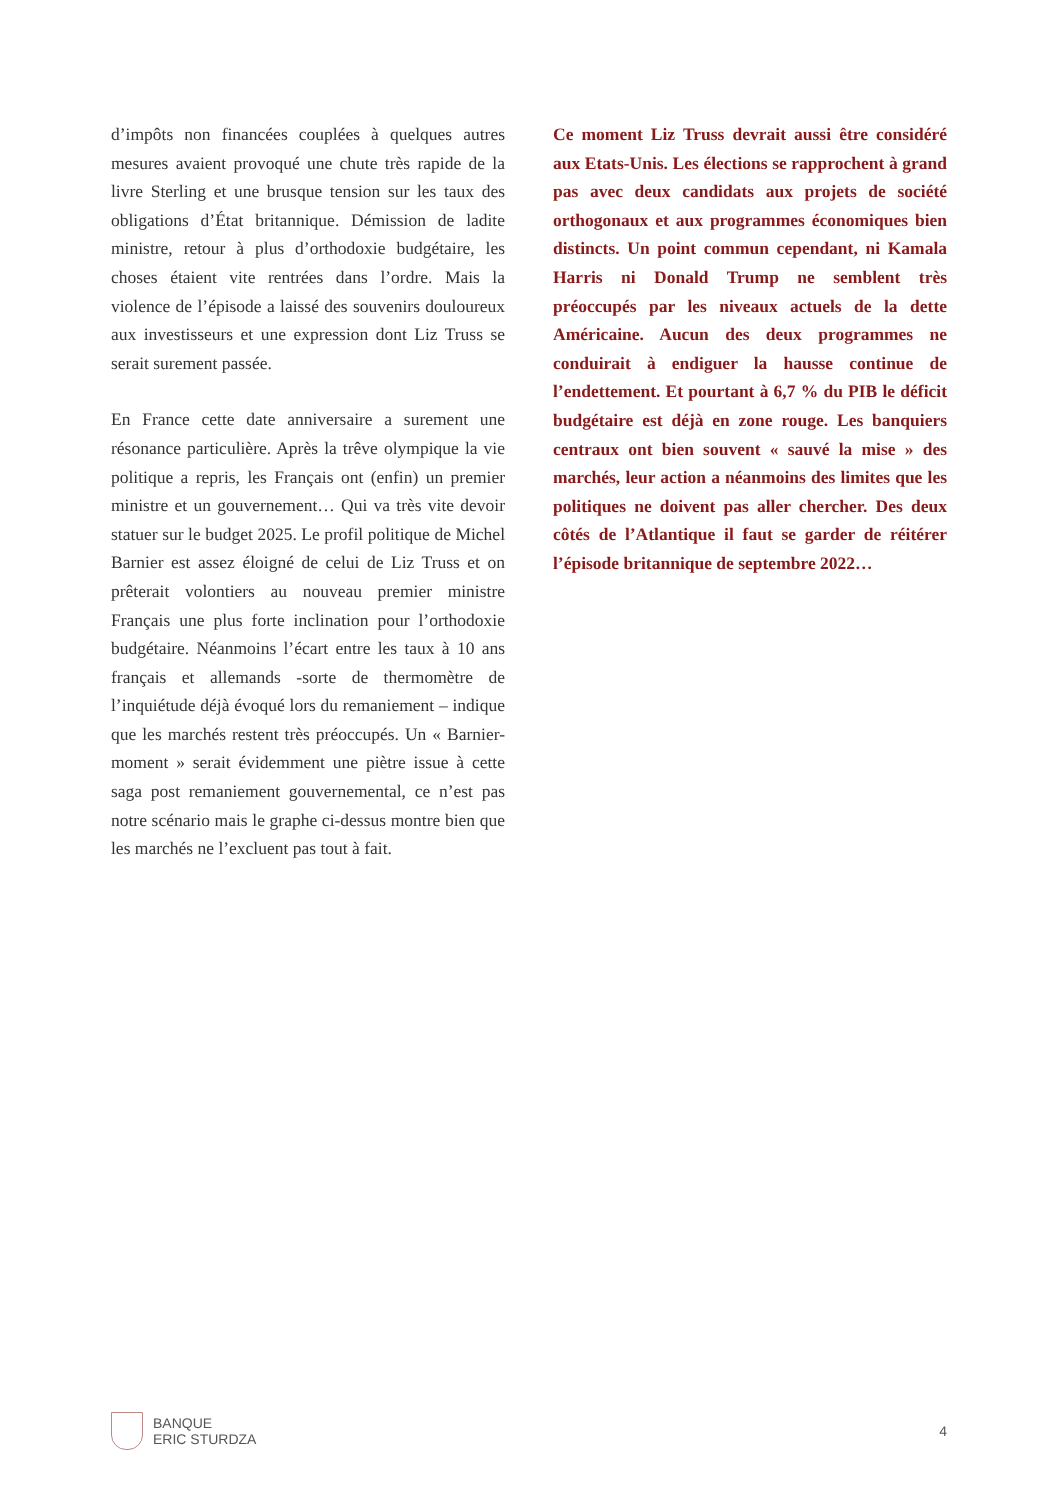d’impôts non financées couplées à quelques autres mesures avaient provoqué une chute très rapide de la livre Sterling et une brusque tension sur les taux des obligations d’État britannique. Démission de ladite ministre, retour à plus d’orthodoxie budgétaire, les choses étaient vite rentrées dans l’ordre. Mais la violence de l’épisode a laissé des souvenirs douloureux aux investisseurs et une expression dont Liz Truss se serait surement passée.
En France cette date anniversaire a surement une résonance particulière. Après la trêve olympique la vie politique a repris, les Français ont (enfin) un premier ministre et un gouvernement… Qui va très vite devoir statuer sur le budget 2025. Le profil politique de Michel Barnier est assez éloigné de celui de Liz Truss et on prêterait volontiers au nouveau premier ministre Français une plus forte inclination pour l’orthodoxie budgétaire. Néanmoins l’écart entre les taux à 10 ans français et allemands -sorte de thermomètre de l’inquiétude déjà évoqué lors du remaniement – indique que les marchés restent très préoccupés. Un « Barnier-moment » serait évidemment une piètre issue à cette saga post remaniement gouvernemental, ce n’est pas notre scénario mais le graphe ci-dessus montre bien que les marchés ne l’excluent pas tout à fait.
Ce moment Liz Truss devrait aussi être considéré aux Etats-Unis. Les élections se rapprochent à grand pas avec deux candidats aux projets de société orthogonaux et aux programmes économiques bien distincts. Un point commun cependant, ni Kamala Harris ni Donald Trump ne semblent très préoccupés par les niveaux actuels de la dette Américaine. Aucun des deux programmes ne conduirait à endiguer la hausse continue de l’endettement. Et pourtant à 6,7 % du PIB le déficit budgétaire est déjà en zone rouge. Les banquiers centraux ont bien souvent « sauvé la mise » des marchés, leur action a néanmoins des limites que les politiques ne doivent pas aller chercher. Des deux côtés de l’Atlantique il faut se garder de réitérer l’épisode britannique de septembre 2022…
BANQUE
ERIC STURDZA
4